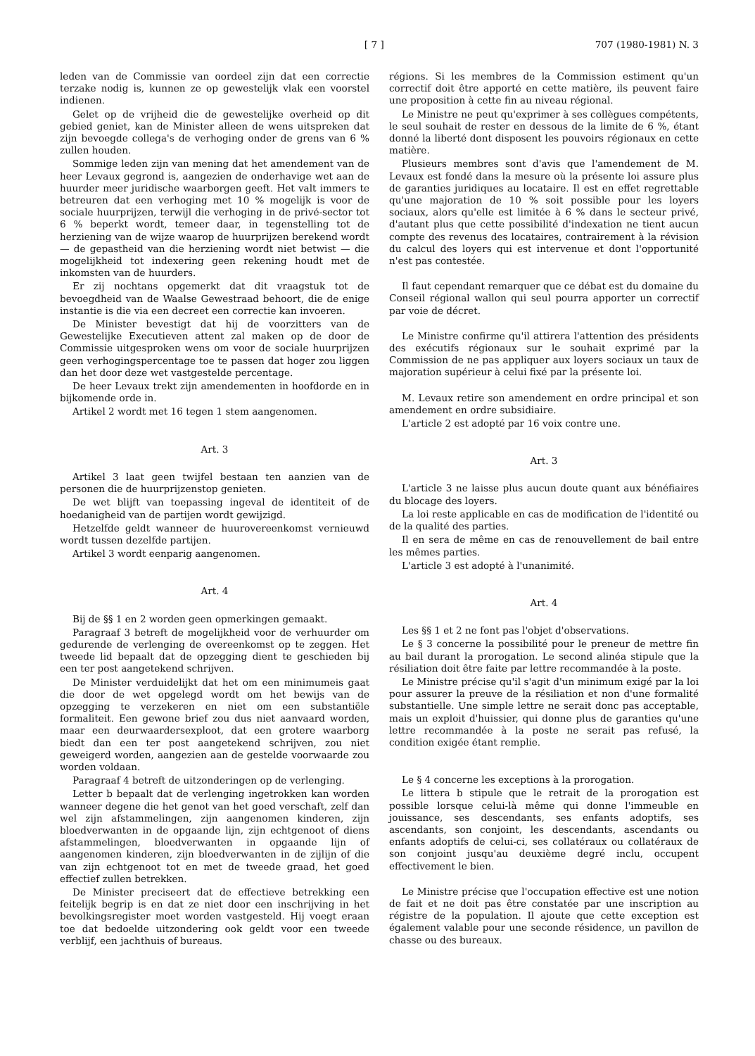[ 7 ] 707 (1980-1981) N. 3
leden van de Commissie van oordeel zijn dat een correctie terzake nodig is, kunnen ze op gewestelijk vlak een voorstel indienen.
Gelet op de vrijheid die de gewestelijke overheid op dit gebied geniet, kan de Minister alleen de wens uitspreken dat zijn bevoegde collega's de verhoging onder de grens van 6 % zullen houden.
Sommige leden zijn van mening dat het amendement van de heer Levaux gegrond is, aangezien de onderhavige wet aan de huurder meer juridische waarborgen geeft. Het valt immers te betreuren dat een verhoging met 10 % mogelijk is voor de sociale huurprijzen, terwijl die verhoging in de privé-sector tot 6 % beperkt wordt, temeer daar, in tegenstelling tot de herziening van de wijze waarop de huurprijzen berekend wordt — de gepastheid van die herziening wordt niet betwist — die mogelijkheid tot indexering geen rekening houdt met de inkomsten van de huurders.
Er zij nochtans opgemerkt dat dit vraagstuk tot de bevoegdheid van de Waalse Gewestraad behoort, die de enige instantie is die via een decreet een correctie kan invoeren.
De Minister bevestigt dat hij de voorzitters van de Gewestelijke Executieven attent zal maken op de door de Commissie uitgesproken wens om voor de sociale huurprijzen geen verhogingspercentage toe te passen dat hoger zou liggen dan het door deze wet vastgestelde percentage.
De heer Levaux trekt zijn amendementen in hoofdorde en in bijkomende orde in.
Artikel 2 wordt met 16 tegen 1 stem aangenomen.
Art. 3
Artikel 3 laat geen twijfel bestaan ten aanzien van de personen die de huurprijzenstop genieten.
De wet blijft van toepassing ingeval de identiteit of de hoedanigheid van de partijen wordt gewijzigd.
Hetzelfde geldt wanneer de huurovereenkomst vernieuwd wordt tussen dezelfde partijen.
Artikel 3 wordt eenparig aangenomen.
Art. 4
Bij de §§ 1 en 2 worden geen opmerkingen gemaakt.
Paragraaf 3 betreft de mogelijkheid voor de verhuurder om gedurende de verlenging de overeenkomst op te zeggen. Het tweede lid bepaalt dat de opzegging dient te geschieden bij een ter post aangetekend schrijven.
De Minister verduidelijkt dat het om een minimumeis gaat die door de wet opgelegd wordt om het bewijs van de opzegging te verzekeren en niet om een substantiële formaliteit. Een gewone brief zou dus niet aanvaard worden, maar een deurwaardersexploot, dat een grotere waarborg biedt dan een ter post aangetekend schrijven, zou niet geweigerd worden, aangezien aan de gestelde voorwaarde zou worden voldaan.
Paragraaf 4 betreft de uitzonderingen op de verlenging.
Letter b bepaalt dat de verlenging ingetrokken kan worden wanneer degene die het genot van het goed verschaft, zelf dan wel zijn afstammelingen, zijn aangenomen kinderen, zijn bloedverwanten in de opgaande lijn, zijn echtgenoot of diens afstammelingen, bloedverwanten in opgaande lijn of aangenomen kinderen, zijn bloedverwanten in de zijlijn of die van zijn echtgenoot tot en met de tweede graad, het goed effectief zullen betrekken.
De Minister preciseert dat de effectieve betrekking een feitelijk begrip is en dat ze niet door een inschrijving in het bevolkingsregister moet worden vastgesteld. Hij voegt eraan toe dat bedoelde uitzondering ook geldt voor een tweede verblijf, een jachthuis of bureaus.
régions. Si les membres de la Commission estiment qu'un correctif doit être apporté en cette matière, ils peuvent faire une proposition à cette fin au niveau régional.
Le Ministre ne peut qu'exprimer à ses collègues compétents, le seul souhait de rester en dessous de la limite de 6 %, étant donné la liberté dont disposent les pouvoirs régionaux en cette matière.
Plusieurs membres sont d'avis que l'amendement de M. Levaux est fondé dans la mesure où la présente loi assure plus de garanties juridiques au locataire. Il est en effet regrettable qu'une majoration de 10 % soit possible pour les loyers sociaux, alors qu'elle est limitée à 6 % dans le secteur privé, d'autant plus que cette possibilité d'indexation ne tient aucun compte des revenus des locataires, contrairement à la révision du calcul des loyers qui est intervenue et dont l'opportunité n'est pas contestée.
Il faut cependant remarquer que ce débat est du domaine du Conseil régional wallon qui seul pourra apporter un correctif par voie de décret.
Le Ministre confirme qu'il attirera l'attention des présidents des exécutifs régionaux sur le souhait exprimé par la Commission de ne pas appliquer aux loyers sociaux un taux de majoration supérieur à celui fixé par la présente loi.
M. Levaux retire son amendement en ordre principal et son amendement en ordre subsidiaire.
L'article 2 est adopté par 16 voix contre une.
Art. 3
L'article 3 ne laisse plus aucun doute quant aux bénéfiaires du blocage des loyers.
La loi reste applicable en cas de modification de l'identité ou de la qualité des parties.
Il en sera de même en cas de renouvellement de bail entre les mêmes parties.
L'article 3 est adopté à l'unanimité.
Art. 4
Les §§ 1 et 2 ne font pas l'objet d'observations.
Le § 3 concerne la possibilité pour le preneur de mettre fin au bail durant la prorogation. Le second alinéa stipule que la résiliation doit être faite par lettre recommandée à la poste.
Le Ministre précise qu'il s'agit d'un minimum exigé par la loi pour assurer la preuve de la résiliation et non d'une formalité substantielle. Une simple lettre ne serait donc pas acceptable, mais un exploit d'huissier, qui donne plus de garanties qu'une lettre recommandée à la poste ne serait pas refusé, la condition exigée étant remplie.
Le § 4 concerne les exceptions à la prorogation.
Le littera b stipule que le retrait de la prorogation est possible lorsque celui-là même qui donne l'immeuble en jouissance, ses descendants, ses enfants adoptifs, ses ascendants, son conjoint, les descendants, ascendants ou enfants adoptifs de celui-ci, ses collatéraux ou collatéraux de son conjoint jusqu'au deuxième degré inclu, occupent effectivement le bien.
Le Ministre précise que l'occupation effective est une notion de fait et ne doit pas être constatée par une inscription au régistre de la population. Il ajoute que cette exception est également valable pour une seconde résidence, un pavillon de chasse ou des bureaux.